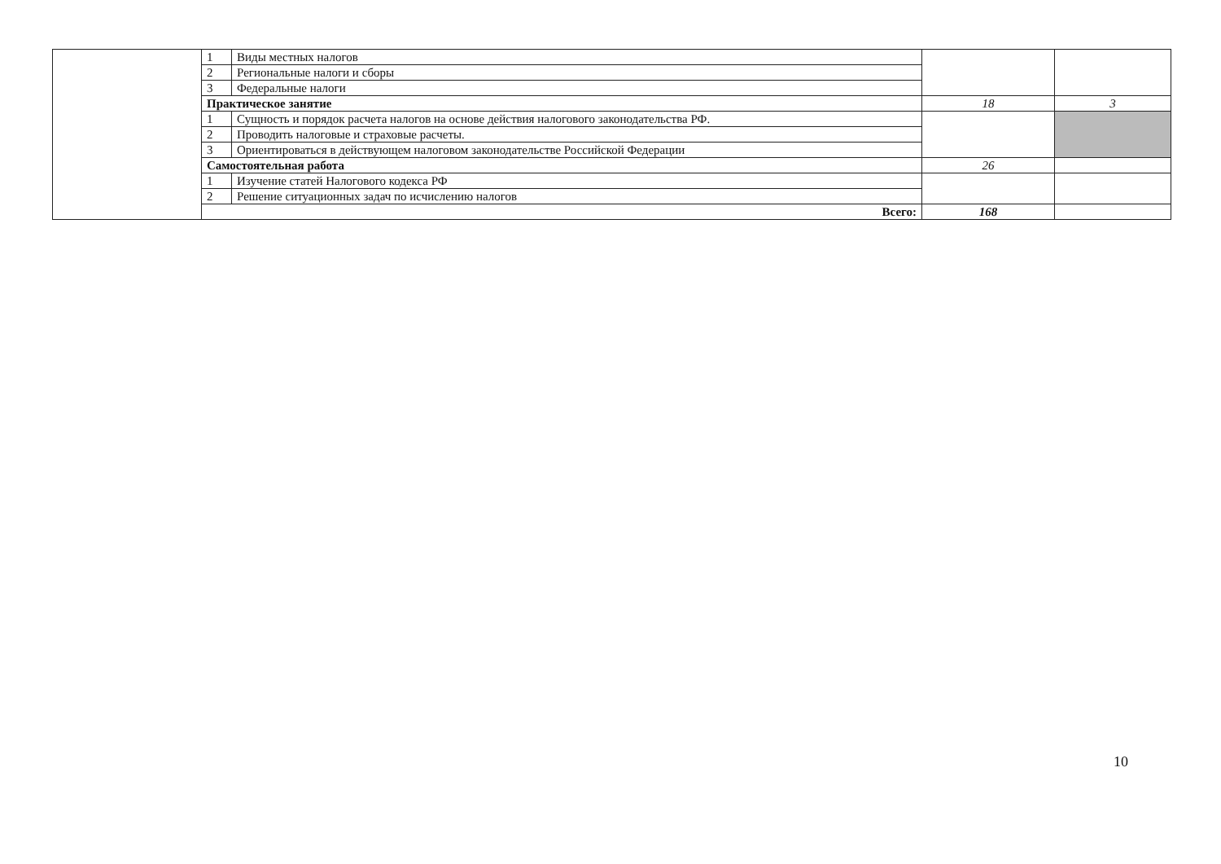| | 1 | Виды местных налогов | | |
| | 2 | Региональные налоги и сборы | | |
| | 3 | Федеральные налоги | | |
| | Практическое занятие | | 18 | 3 |
| | 1 | Сущность и порядок расчета налогов на основе действия налогового законодательства РФ. | | |
| | 2 | Проводить налоговые и страховые расчеты. | | |
| | 3 | Ориентироваться в действующем налоговом законодательстве Российской Федерации | | |
| | Самостоятельная работа | | 26 | |
| | 1 | Изучение статей Налогового кодекса РФ | | |
| | 2 | Решение ситуационных задач по исчислению налогов | | |
| | Всего: | | 168 | |
10